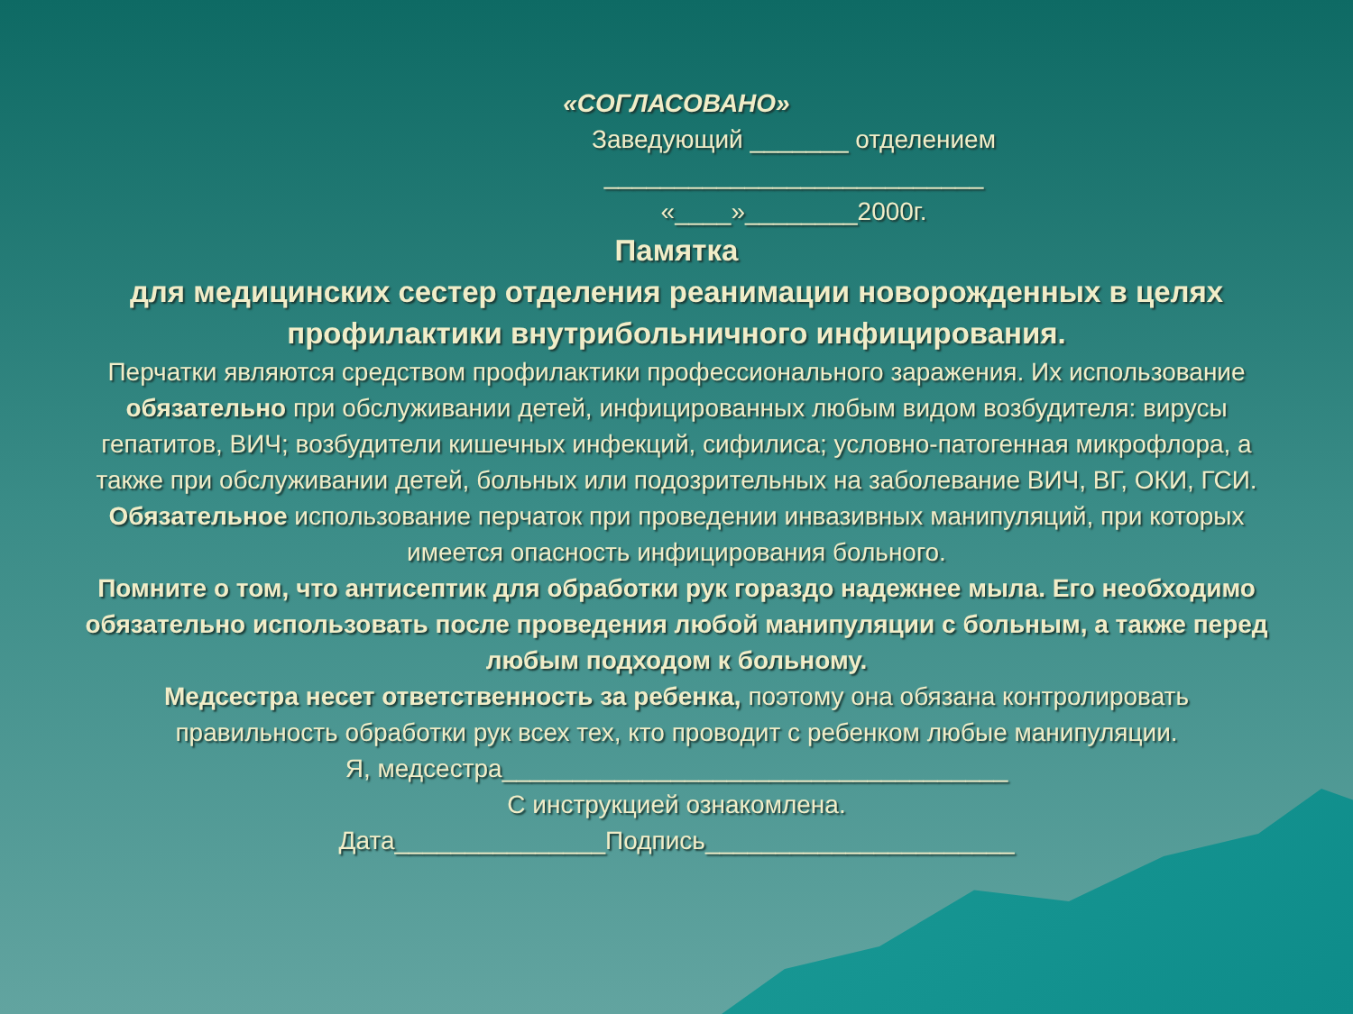«СОГЛАСОВАНО»
Заведующий _______ отделением
___________________________
«____»________2000г.
Памятка
для медицинских сестер отделения реанимации новорожденных в целях профилактики внутрибольничного инфицирования.
Перчатки являются средством профилактики профессионального заражения. Их использование обязательно при обслуживании детей, инфицированных любым видом возбудителя: вирусы гепатитов, ВИЧ; возбудители кишечных инфекций, сифилиса; условно-патогенная микрофлора, а также при обслуживании детей, больных или подозрительных на заболевание ВИЧ, ВГ, ОКИ, ГСИ.
Обязательное использование перчаток при проведении инвазивных манипуляций, при которых имеется опасность инфицирования больного.
Помните о том, что антисептик для обработки рук гораздо надежнее мыла. Его необходимо обязательно использовать после проведения любой манипуляции с больным, а также перед любым подходом к больному.
Медсестра несет ответственность за ребенка, поэтому она обязана контролировать правильность обработки рук всех тех, кто проводит с ребенком любые манипуляции.
Я, медсестра____________________________________
С инструкцией ознакомлена.
Дата_______________Подпись______________________